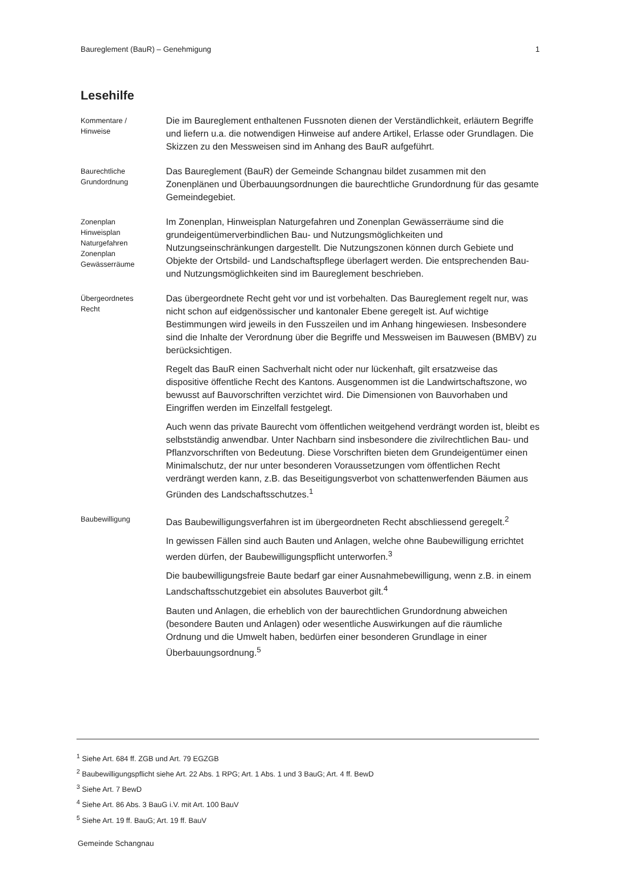Baureglement (BauR) – Genehmigung 1
Lesehilfe
Kommentare /
Hinweise
Die im Baureglement enthaltenen Fussnoten dienen der Verständlichkeit, erläutern Begriffe und liefern u.a. die notwendigen Hinweise auf andere Artikel, Erlasse oder Grundlagen. Die Skizzen zu den Messweisen sind im Anhang des BauR aufgeführt.
Baurechtliche
Grundordnung
Das Baureglement (BauR) der Gemeinde Schangnau bildet zusammen mit den Zonenplänen und Überbauungsordnungen die baurechtliche Grundordnung für das gesamte Gemeindegebiet.
Zonenplan
Hinweisplan
Naturgefahren
Zonenplan
Gewässerräume
Im Zonenplan, Hinweisplan Naturgefahren und Zonenplan Gewässerräume sind die grundeigentümerverbindlichen Bau- und Nutzungsmöglichkeiten und Nutzungseinschränkungen dargestellt. Die Nutzungszonen können durch Gebiete und Objekte der Ortsbild- und Landschaftspflege überlagert werden. Die entsprechenden Bau- und Nutzungsmöglichkeiten sind im Baureglement beschrieben.
Übergeordnetes
Recht
Das übergeordnete Recht geht vor und ist vorbehalten. Das Baureglement regelt nur, was nicht schon auf eidgenössischer und kantonaler Ebene geregelt ist. Auf wichtige Bestimmungen wird jeweils in den Fusszeilen und im Anhang hingewiesen. Insbesondere sind die Inhalte der Verordnung über die Begriffe und Messweisen im Bauwesen (BMBV) zu berücksichtigen.
Regelt das BauR einen Sachverhalt nicht oder nur lückenhaft, gilt ersatzweise das dispositive öffentliche Recht des Kantons. Ausgenommen ist die Landwirtschaftszone, wo bewusst auf Bauvorschriften verzichtet wird. Die Dimensionen von Bauvorhaben und Eingriffen werden im Einzelfall festgelegt.
Auch wenn das private Baurecht vom öffentlichen weitgehend verdrängt worden ist, bleibt es selbstständig anwendbar. Unter Nachbarn sind insbesondere die zivilrechtlichen Bau- und Pflanzvorschriften von Bedeutung. Diese Vorschriften bieten dem Grundeigentümer einen Minimalschutz, der nur unter besonderen Voraussetzungen vom öffentlichen Recht verdrängt werden kann, z.B. das Beseitigungsverbot von schattenwerfenden Bäumen aus Gründen des Landschaftsschutzes.<sup>1</sup>
Baubewilligung
Das Baubewilligungsverfahren ist im übergeordneten Recht abschliessend geregelt.<sup>2</sup>
In gewissen Fällen sind auch Bauten und Anlagen, welche ohne Baubewilligung errichtet werden dürfen, der Baubewilligungspflicht unterworfen.<sup>3</sup>
Die baubewilligungsfreie Baute bedarf gar einer Ausnahmebewilligung, wenn z.B. in einem Landschaftsschutzgebiet ein absolutes Bauverbot gilt.<sup>4</sup>
Bauten und Anlagen, die erheblich von der baurechtlichen Grundordnung abweichen (besondere Bauten und Anlagen) oder wesentliche Auswirkungen auf die räumliche Ordnung und die Umwelt haben, bedürfen einer besonderen Grundlage in einer Überbauungsordnung.<sup>5</sup>
<sup>1</sup> Siehe Art. 684 ff. ZGB und Art. 79 EGZGB
<sup>2</sup> Baubewilligungspflicht siehe Art. 22 Abs. 1 RPG; Art. 1 Abs. 1 und 3 BauG; Art. 4 ff. BewD
<sup>3</sup> Siehe Art. 7 BewD
<sup>4</sup> Siehe Art. 86 Abs. 3 BauG i.V. mit Art. 100 BauV
<sup>5</sup> Siehe Art. 19 ff. BauG; Art. 19 ff. BauV
Gemeinde Schangnau